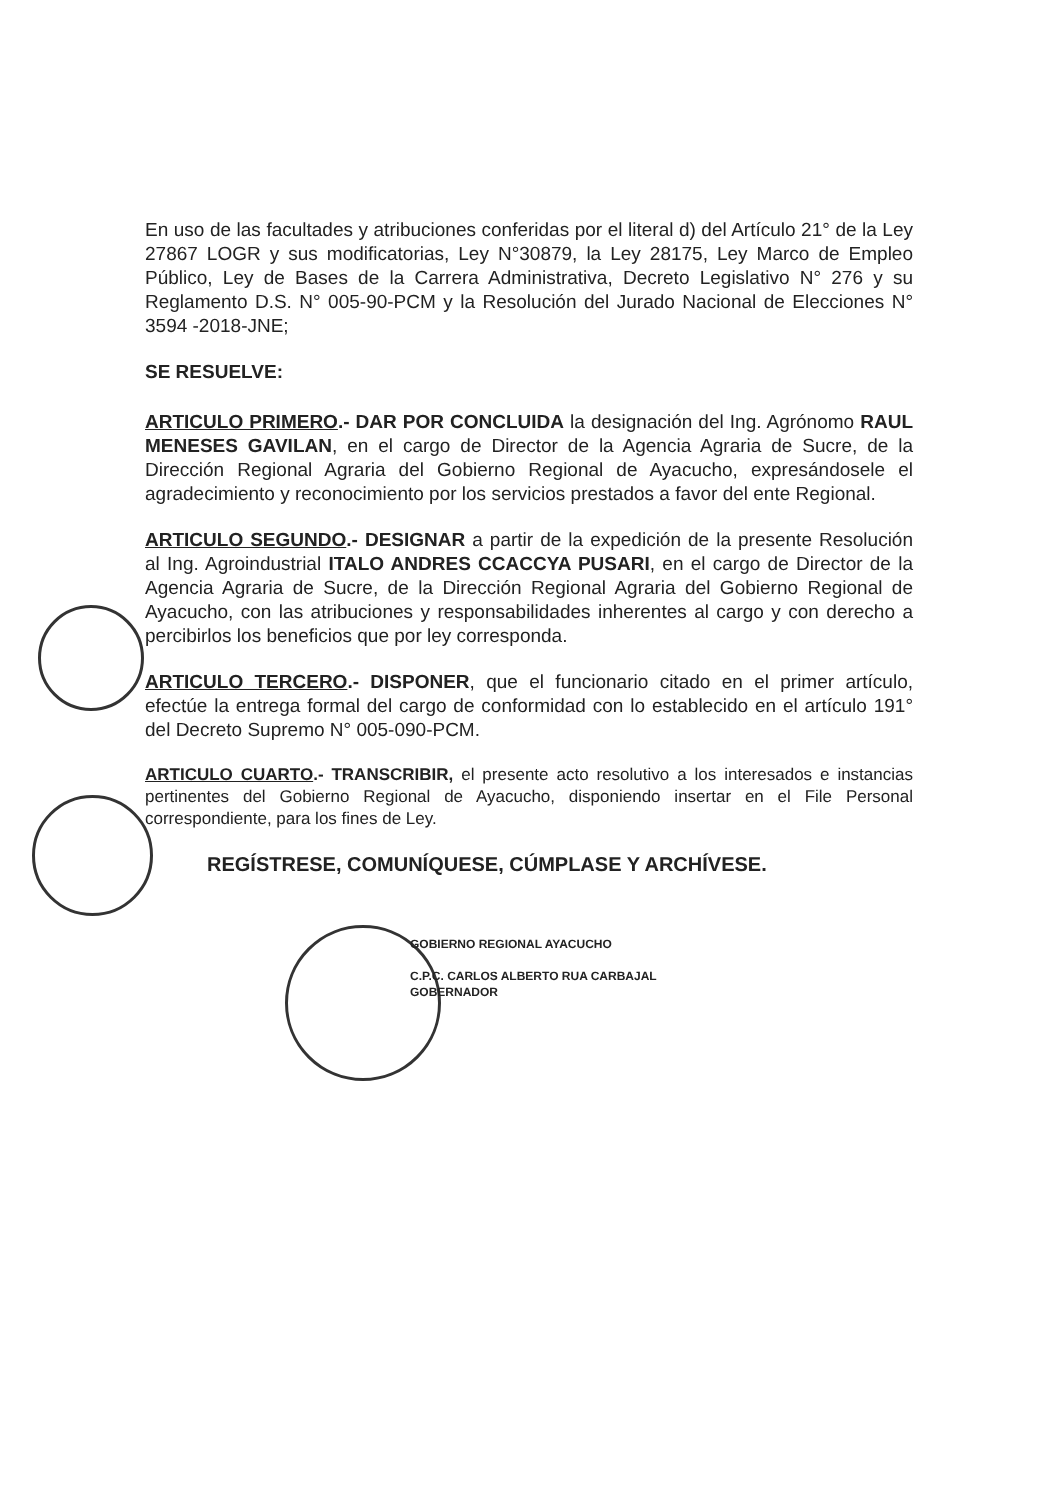En uso de las facultades y atribuciones conferidas por el literal d) del Artículo 21° de la Ley 27867 LOGR y sus modificatorias, Ley N°30879, la Ley 28175, Ley Marco de Empleo Público, Ley de Bases de la Carrera Administrativa, Decreto Legislativo N° 276 y su Reglamento D.S. N° 005-90-PCM y la Resolución del Jurado Nacional de Elecciones N° 3594 -2018-JNE;
SE RESUELVE:
ARTICULO PRIMERO.- DAR POR CONCLUIDA la designación del Ing. Agrónomo RAUL MENESES GAVILAN, en el cargo de Director de la Agencia Agraria de Sucre, de la Dirección Regional Agraria del Gobierno Regional de Ayacucho, expresándosele el agradecimiento y reconocimiento por los servicios prestados a favor del ente Regional.
ARTICULO SEGUNDO.- DESIGNAR a partir de la expedición de la presente Resolución al Ing. Agroindustrial ITALO ANDRES CCACCYA PUSARI, en el cargo de Director de la Agencia Agraria de Sucre, de la Dirección Regional Agraria del Gobierno Regional de Ayacucho, con las atribuciones y responsabilidades inherentes al cargo y con derecho a percibirlos los beneficios que por ley corresponda.
ARTICULO TERCERO.- DISPONER, que el funcionario citado en el primer artículo, efectúe la entrega formal del cargo de conformidad con lo establecido en el artículo 191° del Decreto Supremo N° 005-090-PCM.
ARTICULO CUARTO.- TRANSCRIBIR, el presente acto resolutivo a los interesados e instancias pertinentes del Gobierno Regional de Ayacucho, disponiendo insertar en el File Personal correspondiente, para los fines de Ley.
REGÍSTRESE, COMUNÍQUESE, CÚMPLASE Y ARCHÍVESE.
GOBIERNO REGIONAL AYACUCHO
C.P.C. CARLOS ALBERTO RUA CARBAJAL
GOBERNADOR